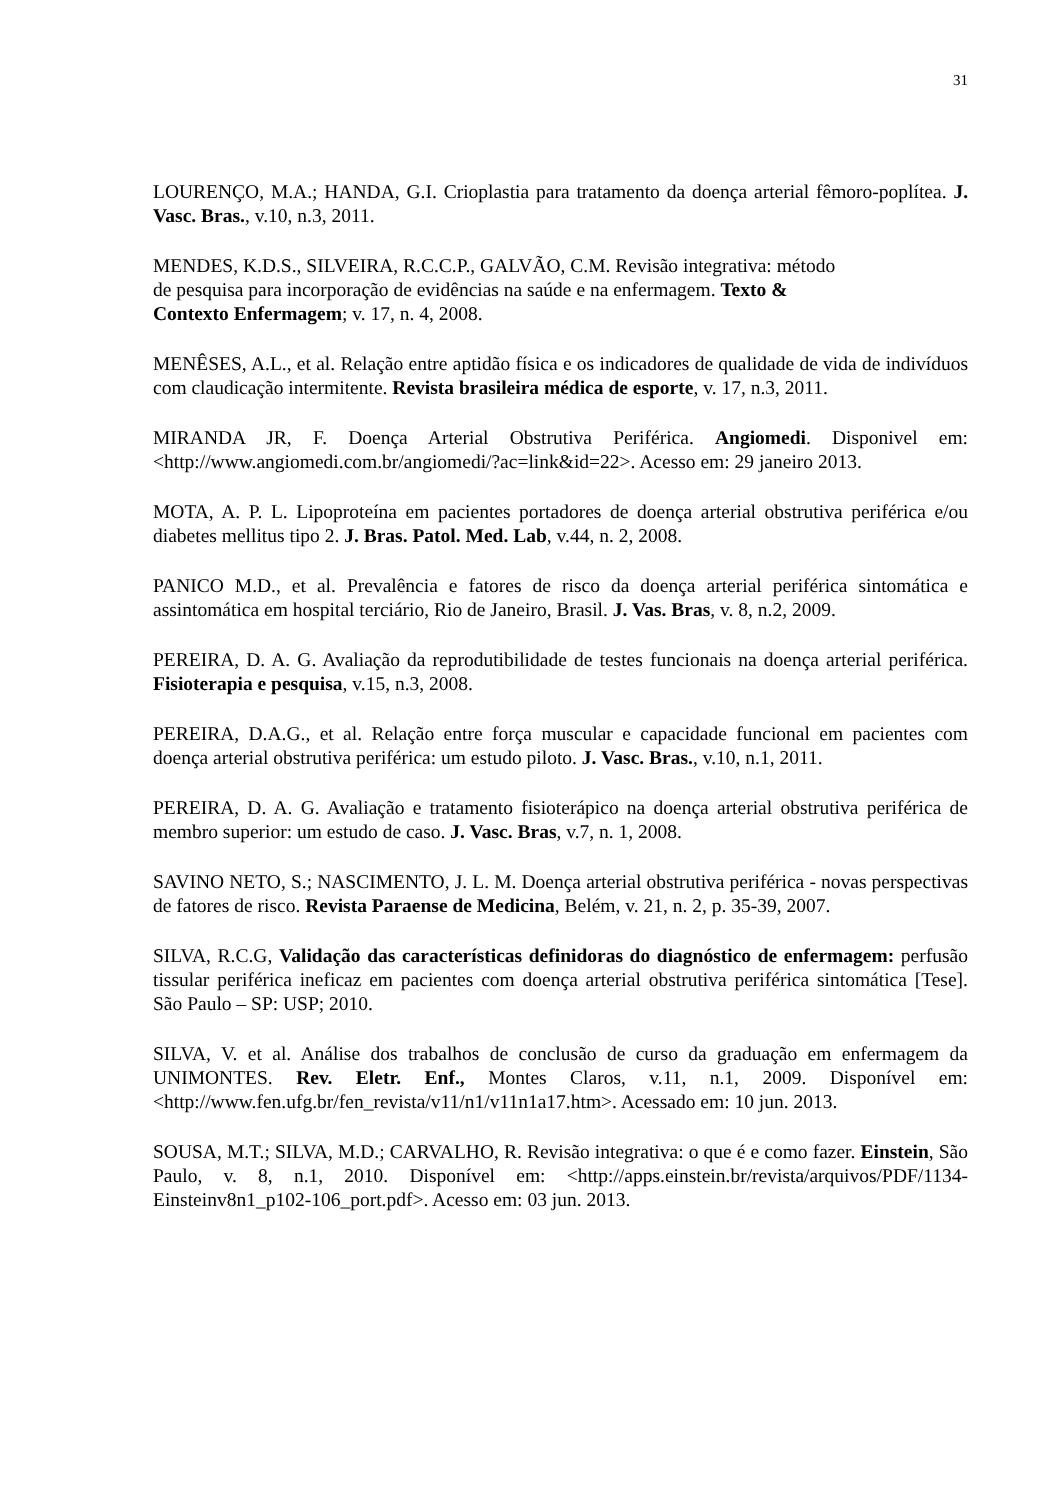31
LOURENÇO, M.A.; HANDA, G.I. Crioplastia para tratamento da doença arterial fêmoro-poplítea. J. Vasc. Bras., v.10, n.3, 2011.
MENDES, K.D.S., SILVEIRA, R.C.C.P., GALVÃO, C.M. Revisão integrativa: método
de pesquisa para incorporação de evidências na saúde e na enfermagem. Texto &
Contexto Enfermagem; v. 17, n. 4, 2008.
MENÊSES, A.L., et al. Relação entre aptidão física e os indicadores de qualidade de vida de indivíduos com claudicação intermitente. Revista brasileira médica de esporte, v. 17, n.3, 2011.
MIRANDA JR, F. Doença Arterial Obstrutiva Periférica. Angiomedi. Disponivel em: <http://www.angiomedi.com.br/angiomedi/?ac=link&id=22>. Acesso em: 29 janeiro 2013.
MOTA, A. P. L. Lipoproteína em pacientes portadores de doença arterial obstrutiva periférica e/ou diabetes mellitus tipo 2. J. Bras. Patol. Med. Lab, v.44, n. 2, 2008.
PANICO M.D., et al. Prevalência e fatores de risco da doença arterial periférica sintomática e assintomática em hospital terciário, Rio de Janeiro, Brasil. J. Vas. Bras, v. 8, n.2, 2009.
PEREIRA, D. A. G. Avaliação da reprodutibilidade de testes funcionais na doença arterial periférica. Fisioterapia e pesquisa, v.15, n.3, 2008.
PEREIRA, D.A.G., et al. Relação entre força muscular e capacidade funcional em pacientes com doença arterial obstrutiva periférica: um estudo piloto. J. Vasc. Bras., v.10, n.1, 2011.
PEREIRA, D. A. G. Avaliação e tratamento fisioterápico na doença arterial obstrutiva periférica de membro superior: um estudo de caso. J. Vasc. Bras, v.7, n. 1, 2008.
SAVINO NETO, S.; NASCIMENTO, J. L. M. Doença arterial obstrutiva periférica - novas perspectivas de fatores de risco. Revista Paraense de Medicina, Belém, v. 21, n. 2, p. 35-39, 2007.
SILVA, R.C.G, Validação das características definidoras do diagnóstico de enfermagem: perfusão tissular periférica ineficaz em pacientes com doença arterial obstrutiva periférica sintomática [Tese]. São Paulo – SP: USP; 2010.
SILVA, V. et al. Análise dos trabalhos de conclusão de curso da graduação em enfermagem da UNIMONTES. Rev. Eletr. Enf., Montes Claros, v.11, n.1, 2009. Disponível em: <http://www.fen.ufg.br/fen_revista/v11/n1/v11n1a17.htm>. Acessado em: 10 jun. 2013.
SOUSA, M.T.; SILVA, M.D.; CARVALHO, R. Revisão integrativa: o que é e como fazer. Einstein, São Paulo, v. 8, n.1, 2010. Disponível em: <http://apps.einstein.br/revista/arquivos/PDF/1134-Einsteinv8n1_p102-106_port.pdf>. Acesso em: 03 jun. 2013.